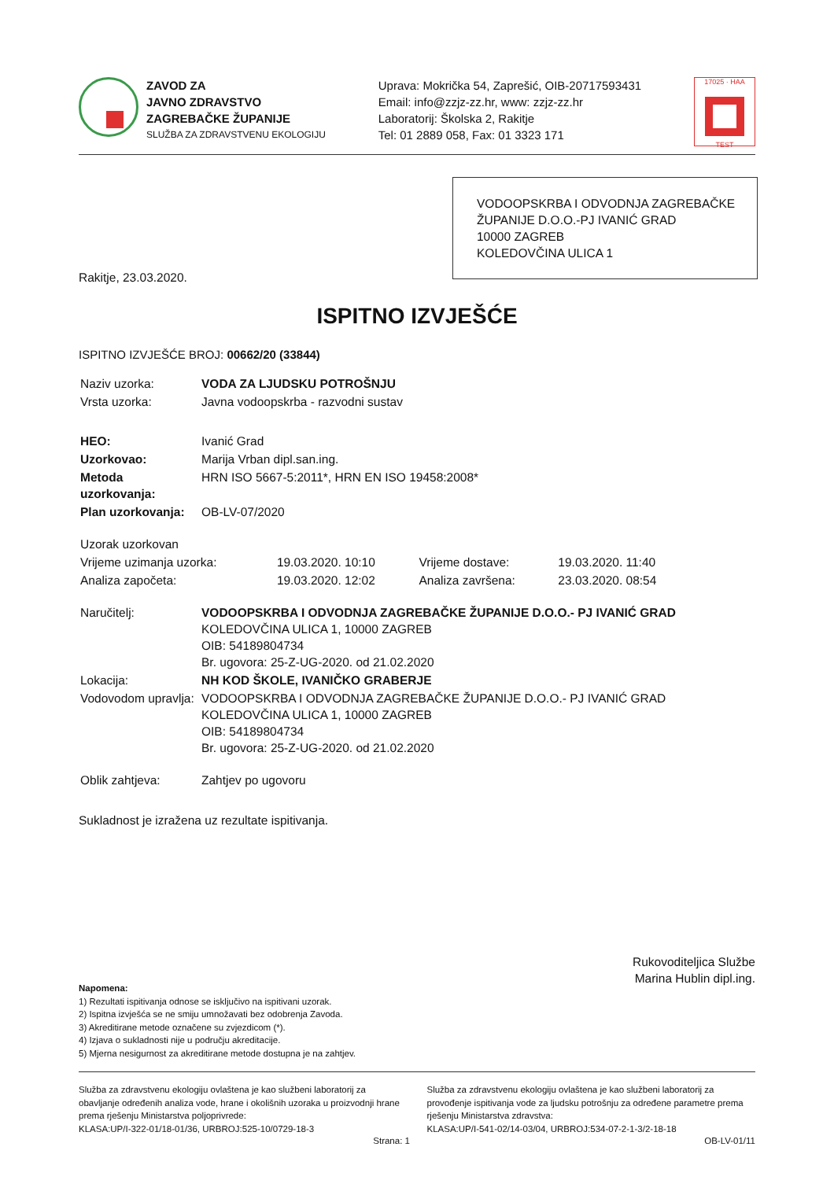ZAVOD ZA
JAVNO ZDRAVSTVO
ZAGREBAČKE ŽUPANIJE
SLUŽBA ZA ZDRAVSTVENU EKOLOGIJU
Uprava: Mokrička 54, Zaprešić, OIB-20717593431
Email: info@zzjz-zz.hr, www: zzjz-zz.hr
Laboratorij: Školska 2, Rakitje
Tel: 01 2889 058, Fax: 01 3323 171
17025 · HAA
TEST
VODOOPSKRBA I ODVODNJA ZAGREBAČKE ŽUPANIJE D.O.O.-PJ IVANIĆ GRAD
10000 ZAGREB
KOLEDOVČINA ULICA 1
Rakitje, 23.03.2020.
ISPITNO IZVJEŠĆE
ISPITNO IZVJEŠĆE BROJ: 00662/20 (33844)
| Naziv uzorka: | VODA ZA LJUDSKU POTROŠNJU |
| Vrsta uzorka: | Javna vodoopskrba - razvodni sustav |
| HEO: | Ivanić Grad |
| Uzorkovao: | Marija Vrban dipl.san.ing. |
| Metoda uzorkovanja: | HRN ISO 5667-5:2011*, HRN EN ISO 19458:2008* |
| Plan uzorkovanja: | OB-LV-07/2020 |
| Uzorak uzorkovan | | | |
| Vrijeme uzimanja uzorka: | 19.03.2020. 10:10 | Vrijeme dostave: | 19.03.2020. 11:40 |
| Analiza započeta: | 19.03.2020. 12:02 | Analiza završena: | 23.03.2020. 08:54 |
| Naručitelj: | VODOOPSKRBA I ODVODNJA ZAGREBAČKE ŽUPANIJE D.O.O.- PJ IVANIĆ GRAD KOLEDOVČINA ULICA 1, 10000 ZAGREB OIB: 54189804734 Br. ugovora: 25-Z-UG-2020. od 21.02.2020 |
| Lokacija: | NH KOD ŠKOLE, IVANIČKO GRABERJE |
| Vodovodom upravlja: | VODOOPSKRBA I ODVODNJA ZAGREBAČKE ŽUPANIJE D.O.O.- PJ IVANIĆ GRAD KOLEDOVČINA ULICA 1, 10000 ZAGREB OIB: 54189804734 Br. ugovora: 25-Z-UG-2020. od 21.02.2020 |
| Oblik zahtjeva: | Zahtjev po ugovoru |
Sukladnost je izražena uz rezultate ispitivanja.
Rukovoditeljica Službe
Marina Hublin dipl.ing.
Napomena:
1) Rezultati ispitivanja odnose se isključivo na ispitivani uzorak.
2) Ispitna izvješća se ne smiju umnožavati bez odobrenja Zavoda.
3) Akreditirane metode označene su zvjezdicom (*).
4) Izjava o sukladnosti nije u području akreditacije.
5) Mjerna nesigurnost za akreditirane metode dostupna je na zahtjev.
Služba za zdravstvenu ekologiju ovlaštena je kao službeni laboratorij za obavljanje određenih analiza vode, hrane i okolišnih uzoraka u proizvodnji hrane prema rješenju Ministarstva poljoprivrede:
KLASA:UP/I-322-01/18-01/36, URBROJ:525-10/0729-18-3
Služba za zdravstvenu ekologiju ovlaštena je kao službeni laboratorij za provođenje ispitivanja vode za ljudsku potrošnju za određene parametre prema rješenju Ministarstva zdravstva:
KLASA:UP/I-541-02/14-03/04, URBROJ:534-07-2-1-3/2-18-18
Strana: 1 OB-LV-01/11